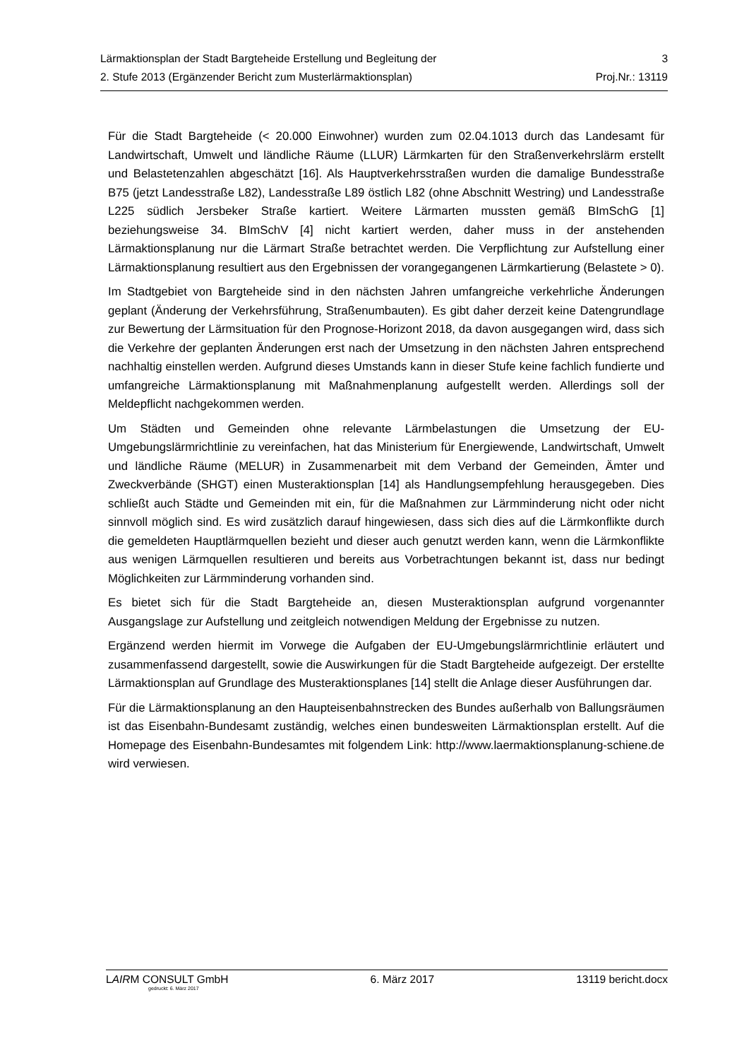Lärmaktionsplan der Stadt Bargteheide Erstellung und Begleitung der 3
2. Stufe 2013 (Ergänzender Bericht zum Musterlärmaktionsplan) Proj.Nr.: 13119
Für die Stadt Bargteheide (< 20.000 Einwohner) wurden zum 02.04.1013 durch das Landesamt für Landwirtschaft, Umwelt und ländliche Räume (LLUR) Lärmkarten für den Straßenverkehrslärm erstellt und Belastetenzahlen abgeschätzt [16]. Als Hauptverkehrsstraßen wurden die damalige Bundesstraße B75 (jetzt Landesstraße L82), Landesstraße L89 östlich L82 (ohne Abschnitt Westring) und Landesstraße L225 südlich Jersbeker Straße kartiert. Weitere Lärmarten mussten gemäß BImSchG [1] beziehungsweise 34. BImSchV [4] nicht kartiert werden, daher muss in der anstehenden Lärmaktionsplanung nur die Lärmart Straße betrachtet werden. Die Verpflichtung zur Aufstellung einer Lärmaktionsplanung resultiert aus den Ergebnissen der vorangegangenen Lärmkartierung (Belastete > 0).
Im Stadtgebiet von Bargteheide sind in den nächsten Jahren umfangreiche verkehrliche Änderungen geplant (Änderung der Verkehrsführung, Straßenumbauten). Es gibt daher derzeit keine Datengrundlage zur Bewertung der Lärmsituation für den Prognose-Horizont 2018, da davon ausgegangen wird, dass sich die Verkehre der geplanten Änderungen erst nach der Umsetzung in den nächsten Jahren entsprechend nachhaltig einstellen werden. Aufgrund dieses Umstands kann in dieser Stufe keine fachlich fundierte und umfangreiche Lärmaktionsplanung mit Maßnahmenplanung aufgestellt werden. Allerdings soll der Meldepflicht nachgekommen werden.
Um Städten und Gemeinden ohne relevante Lärmbelastungen die Umsetzung der EU-Umgebungslärmrichtlinie zu vereinfachen, hat das Ministerium für Energiewende, Landwirtschaft, Umwelt und ländliche Räume (MELUR) in Zusammenarbeit mit dem Verband der Gemeinden, Ämter und Zweckverbände (SHGT) einen Musteraktionsplan [14] als Handlungsempfehlung herausgegeben. Dies schließt auch Städte und Gemeinden mit ein, für die Maßnahmen zur Lärmminderung nicht oder nicht sinnvoll möglich sind. Es wird zusätzlich darauf hingewiesen, dass sich dies auf die Lärmkonflikte durch die gemeldeten Hauptlärmquellen bezieht und dieser auch genutzt werden kann, wenn die Lärmkonflikte aus wenigen Lärmquellen resultieren und bereits aus Vorbetrachtungen bekannt ist, dass nur bedingt Möglichkeiten zur Lärmminderung vorhanden sind.
Es bietet sich für die Stadt Bargteheide an, diesen Musteraktionsplan aufgrund vorgenannter Ausgangslage zur Aufstellung und zeitgleich notwendigen Meldung der Ergebnisse zu nutzen.
Ergänzend werden hiermit im Vorwege die Aufgaben der EU-Umgebungslärmrichtlinie erläutert und zusammenfassend dargestellt, sowie die Auswirkungen für die Stadt Bargteheide aufgezeigt. Der erstellte Lärmaktionsplan auf Grundlage des Musteraktionsplanes [14] stellt die Anlage dieser Ausführungen dar.
Für die Lärmaktionsplanung an den Haupteisenbahnstrecken des Bundes außerhalb von Ballungsräumen ist das Eisenbahn-Bundesamt zuständig, welches einen bundesweiten Lärmaktionsplan erstellt. Auf die Homepage des Eisenbahn-Bundesamtes mit folgendem Link: http://www.laermaktionsplanung-schiene.de wird verwiesen.
LAIRM CONSULT GmbH 6. März 2017 13119 bericht.docx
gedruckt: 6. März 2017